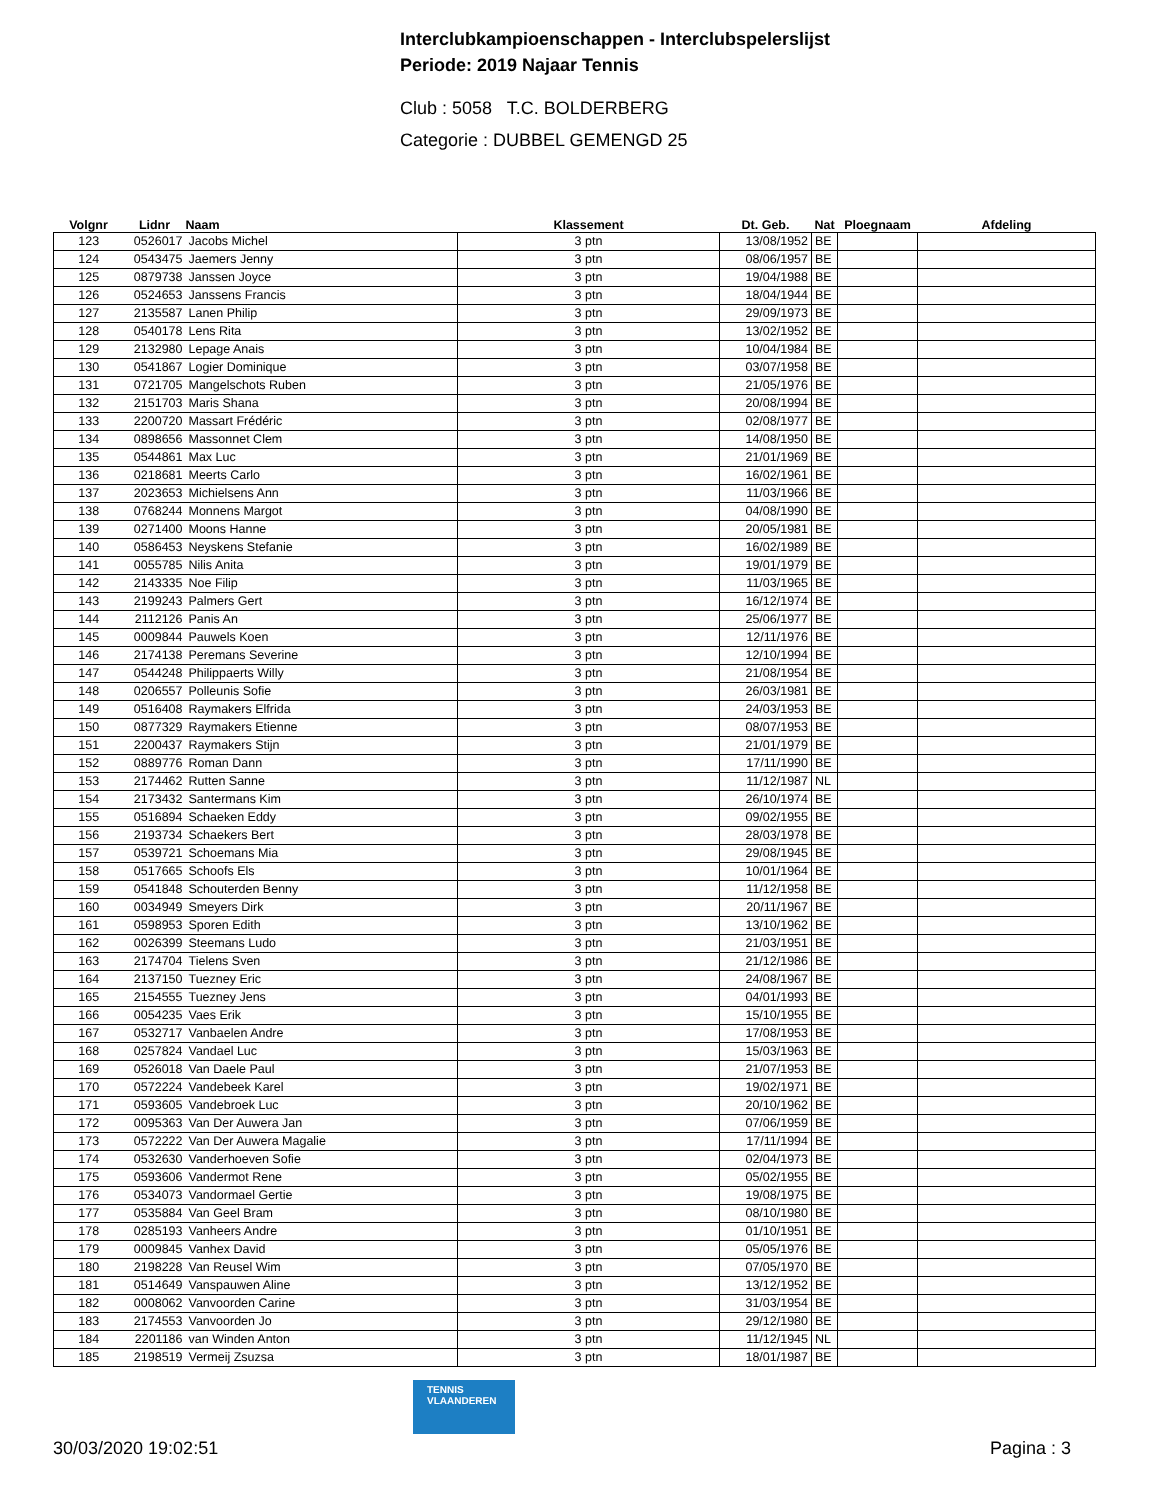Interclubkampioenschappen - Interclubspelerslijst
Periode: 2019 Najaar Tennis
Club : 5058 T.C. BOLDERBERG
Categorie : DUBBEL GEMENGD 25
| Volgnr | Lidnr | Naam | Klassement | Dt. Geb. | Nat | Ploegnaam | Afdeling |
| --- | --- | --- | --- | --- | --- | --- | --- |
| 123 | 0526017 | Jacobs Michel | 3 ptn | 13/08/1952 | BE | | |
| 124 | 0543475 | Jaemers Jenny | 3 ptn | 08/06/1957 | BE | | |
| 125 | 0879738 | Janssen Joyce | 3 ptn | 19/04/1988 | BE | | |
| 126 | 0524653 | Janssens Francis | 3 ptn | 18/04/1944 | BE | | |
| 127 | 2135587 | Lanen Philip | 3 ptn | 29/09/1973 | BE | | |
| 128 | 0540178 | Lens Rita | 3 ptn | 13/02/1952 | BE | | |
| 129 | 2132980 | Lepage Anais | 3 ptn | 10/04/1984 | BE | | |
| 130 | 0541867 | Logier Dominique | 3 ptn | 03/07/1958 | BE | | |
| 131 | 0721705 | Mangelschots Ruben | 3 ptn | 21/05/1976 | BE | | |
| 132 | 2151703 | Maris Shana | 3 ptn | 20/08/1994 | BE | | |
| 133 | 2200720 | Massart Frédéric | 3 ptn | 02/08/1977 | BE | | |
| 134 | 0898656 | Massonnet Clem | 3 ptn | 14/08/1950 | BE | | |
| 135 | 0544861 | Max Luc | 3 ptn | 21/01/1969 | BE | | |
| 136 | 0218681 | Meerts Carlo | 3 ptn | 16/02/1961 | BE | | |
| 137 | 2023653 | Michielsens Ann | 3 ptn | 11/03/1966 | BE | | |
| 138 | 0768244 | Monnens Margot | 3 ptn | 04/08/1990 | BE | | |
| 139 | 0271400 | Moons Hanne | 3 ptn | 20/05/1981 | BE | | |
| 140 | 0586453 | Neyskens Stefanie | 3 ptn | 16/02/1989 | BE | | |
| 141 | 0055785 | Nilis Anita | 3 ptn | 19/01/1979 | BE | | |
| 142 | 2143335 | Noe Filip | 3 ptn | 11/03/1965 | BE | | |
| 143 | 2199243 | Palmers Gert | 3 ptn | 16/12/1974 | BE | | |
| 144 | 2112126 | Panis An | 3 ptn | 25/06/1977 | BE | | |
| 145 | 0009844 | Pauwels Koen | 3 ptn | 12/11/1976 | BE | | |
| 146 | 2174138 | Peremans Severine | 3 ptn | 12/10/1994 | BE | | |
| 147 | 0544248 | Philippaerts Willy | 3 ptn | 21/08/1954 | BE | | |
| 148 | 0206557 | Polleunis Sofie | 3 ptn | 26/03/1981 | BE | | |
| 149 | 0516408 | Raymakers Elfrida | 3 ptn | 24/03/1953 | BE | | |
| 150 | 0877329 | Raymakers Etienne | 3 ptn | 08/07/1953 | BE | | |
| 151 | 2200437 | Raymakers Stijn | 3 ptn | 21/01/1979 | BE | | |
| 152 | 0889776 | Roman Dann | 3 ptn | 17/11/1990 | BE | | |
| 153 | 2174462 | Rutten Sanne | 3 ptn | 11/12/1987 | NL | | |
| 154 | 2173432 | Santermans Kim | 3 ptn | 26/10/1974 | BE | | |
| 155 | 0516894 | Schaeken Eddy | 3 ptn | 09/02/1955 | BE | | |
| 156 | 2193734 | Schaekers Bert | 3 ptn | 28/03/1978 | BE | | |
| 157 | 0539721 | Schoemans Mia | 3 ptn | 29/08/1945 | BE | | |
| 158 | 0517665 | Schoofs Els | 3 ptn | 10/01/1964 | BE | | |
| 159 | 0541848 | Schouterden Benny | 3 ptn | 11/12/1958 | BE | | |
| 160 | 0034949 | Smeyers Dirk | 3 ptn | 20/11/1967 | BE | | |
| 161 | 0598953 | Sporen Edith | 3 ptn | 13/10/1962 | BE | | |
| 162 | 0026399 | Steemans Ludo | 3 ptn | 21/03/1951 | BE | | |
| 163 | 2174704 | Tielens Sven | 3 ptn | 21/12/1986 | BE | | |
| 164 | 2137150 | Tuezney Eric | 3 ptn | 24/08/1967 | BE | | |
| 165 | 2154555 | Tuezney Jens | 3 ptn | 04/01/1993 | BE | | |
| 166 | 0054235 | Vaes Erik | 3 ptn | 15/10/1955 | BE | | |
| 167 | 0532717 | Vanbaelen Andre | 3 ptn | 17/08/1953 | BE | | |
| 168 | 0257824 | Vandael Luc | 3 ptn | 15/03/1963 | BE | | |
| 169 | 0526018 | Van Daele Paul | 3 ptn | 21/07/1953 | BE | | |
| 170 | 0572224 | Vandebeek Karel | 3 ptn | 19/02/1971 | BE | | |
| 171 | 0593605 | Vandebroek Luc | 3 ptn | 20/10/1962 | BE | | |
| 172 | 0095363 | Van Der Auwera Jan | 3 ptn | 07/06/1959 | BE | | |
| 173 | 0572222 | Van Der Auwera Magalie | 3 ptn | 17/11/1994 | BE | | |
| 174 | 0532630 | Vanderhoeven Sofie | 3 ptn | 02/04/1973 | BE | | |
| 175 | 0593606 | Vandermot Rene | 3 ptn | 05/02/1955 | BE | | |
| 176 | 0534073 | Vandormael Gertie | 3 ptn | 19/08/1975 | BE | | |
| 177 | 0535884 | Van Geel Bram | 3 ptn | 08/10/1980 | BE | | |
| 178 | 0285193 | Vanheers Andre | 3 ptn | 01/10/1951 | BE | | |
| 179 | 0009845 | Vanhex David | 3 ptn | 05/05/1976 | BE | | |
| 180 | 2198228 | Van Reusel Wim | 3 ptn | 07/05/1970 | BE | | |
| 181 | 0514649 | Vanspauwen Aline | 3 ptn | 13/12/1952 | BE | | |
| 182 | 0008062 | Vanvoorden Carine | 3 ptn | 31/03/1954 | BE | | |
| 183 | 2174553 | Vanvoorden Jo | 3 ptn | 29/12/1980 | BE | | |
| 184 | 2201186 | van Winden Anton | 3 ptn | 11/12/1945 | NL | | |
| 185 | 2198519 | Vermeij Zsuzsa | 3 ptn | 18/01/1987 | BE | | |
TENNIS VLAANDEREN
30/03/2020 19:02:51 Pagina : 3